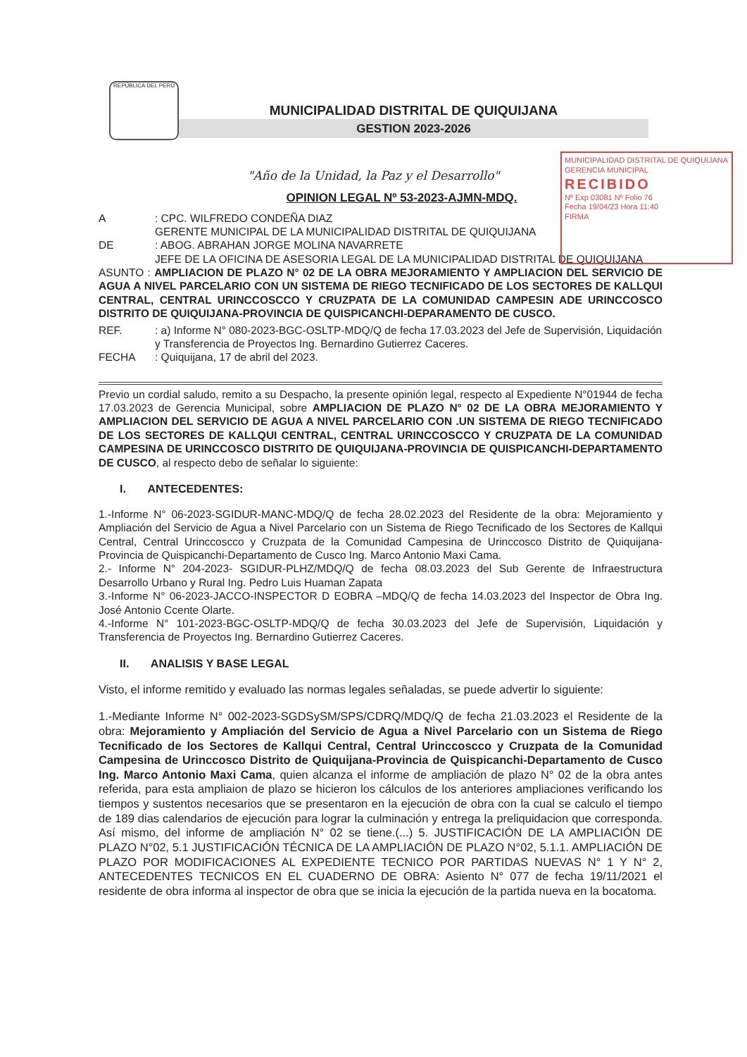MUNICIPALIDAD DISTRITAL DE QUIQUIJANA
GERENCIA MUNICIPAL
RECIBIDO
Nº Exp 03081 Nº Folio 76
Fecha 19/04/23 Hora 11:40
FIRMA
REPÚBLICA DEL PERÚ
MUNICIPALIDAD DISTRITAL DE QUIQUIJANA
GESTION 2023-2026
"Año de la Unidad, la Paz y el Desarrollo"
OPINION LEGAL Nº 53-2023-AJMN-MDQ.
A : CPC. WILFREDO CONDEÑA DIAZ
GERENTE MUNICIPAL DE LA MUNICIPALIDAD DISTRITAL DE QUIQUIJANA
DE : ABOG. ABRAHAN JORGE MOLINA NAVARRETE
JEFE DE LA OFICINA DE ASESORIA LEGAL DE LA MUNICIPALIDAD DISTRITAL DE QUIQUIJANA
ASUNTO : AMPLIACION DE PLAZO N° 02 DE LA OBRA MEJORAMIENTO Y AMPLIACION DEL SERVICIO DE AGUA A NIVEL PARCELARIO CON UN SISTEMA DE RIEGO TECNIFICADO DE LOS SECTORES DE KALLQUI CENTRAL, CENTRAL URINCCOSCCO Y CRUZPATA DE LA COMUNIDAD CAMPESIN ADE URINCCOSCO DISTRITO DE QUIQUIJANA-PROVINCIA DE QUISPICANCHI-DEPARAMENTO DE CUSCO.
REF. : a) Informe N° 080-2023-BGC-OSLTP-MDQ/Q de fecha 17.03.2023 del Jefe de Supervisión, Liquidación y Transferencia de Proyectos Ing. Bernardino Gutierrez Caceres.
FECHA : Quiquijana, 17 de abril del 2023.
Previo un cordial saludo, remito a su Despacho, la presente opinión legal, respecto al Expediente N°01944 de fecha 17.03.2023 de Gerencia Municipal, sobre AMPLIACION DE PLAZO N° 02 DE LA OBRA MEJORAMIENTO Y AMPLIACION DEL SERVICIO DE AGUA A NIVEL PARCELARIO CON .UN SISTEMA DE RIEGO TECNIFICADO DE LOS SECTORES DE KALLQUI CENTRAL, CENTRAL URINCCOSCCO Y CRUZPATA DE LA COMUNIDAD CAMPESINA DE URINCCOSCO DISTRITO DE QUIQUIJANA-PROVINCIA DE QUISPICANCHI-DEPARTAMENTO DE CUSCO, al respecto debo de señalar lo siguiente:
I. ANTECEDENTES:
1.-Informe N° 06-2023-SGIDUR-MANC-MDQ/Q de fecha 28.02.2023 del Residente de la obra: Mejoramiento y Ampliación del Servicio de Agua a Nivel Parcelario con un Sistema de Riego Tecnificado de los Sectores de Kallqui Central, Central Urinccoscco y Cruzpata de la Comunidad Campesina de Urinccosco Distrito de Quiquijana-Provincia de Quispicanchi-Departamento de Cusco Ing. Marco Antonio Maxi Cama.
2.- Informe N° 204-2023- SGIDUR-PLHZ/MDQ/Q de fecha 08.03.2023 del Sub Gerente de Infraestructura Desarrollo Urbano y Rural Ing. Pedro Luis Huaman Zapata
3.-Informe N° 06-2023-JACCO-INSPECTOR D EOBRA –MDQ/Q de fecha 14.03.2023 del Inspector de Obra Ing. José Antonio Ccente Olarte.
4.-Informe N° 101-2023-BGC-OSLTP-MDQ/Q de fecha 30.03.2023 del Jefe de Supervisión, Liquidación y Transferencia de Proyectos Ing. Bernardino Gutierrez Caceres.
II. ANALISIS Y BASE LEGAL
Visto, el informe remitido y evaluado las normas legales señaladas, se puede advertir lo siguiente:
1.-Mediante Informe N° 002-2023-SGDSySM/SPS/CDRQ/MDQ/Q de fecha 21.03.2023 el Residente de la obra: Mejoramiento y Ampliación del Servicio de Agua a Nivel Parcelario con un Sistema de Riego Tecnificado de los Sectores de Kallqui Central, Central Urinccoscco y Cruzpata de la Comunidad Campesina de Urinccosco Distrito de Quiquijana-Provincia de Quispicanchi-Departamento de Cusco Ing. Marco Antonio Maxi Cama, quien alcanza el informe de ampliación de plazo N° 02 de la obra antes referida, para esta ampliaion de plazo se hicieron los cálculos de los anteriores ampliaciones verificando los tiempos y sustentos necesarios que se presentaron en la ejecución de obra con la cual se calculo el tiempo de 189 dias calendarios de ejecución para lograr la culminación y entrega la preliquidacion que corresponda. Así mismo, del informe de ampliación N° 02 se tiene.(...) 5. JUSTIFICACIÓN DE LA AMPLIACIÓN DE PLAZO N°02, 5.1 JUSTIFICACIÓN TÉCNICA DE LA AMPLIACIÓN DE PLAZO N°02, 5.1.1. AMPLIACIÓN DE PLAZO POR MODIFICACIONES AL EXPEDIENTE TECNICO POR PARTIDAS NUEVAS N° 1 Y N° 2, ANTECEDENTES TECNICOS EN EL CUADERNO DE OBRA: Asiento N° 077 de fecha 19/11/2021 el residente de obra informa al inspector de obra que se inicia la ejecución de la partida nueva en la bocatoma.